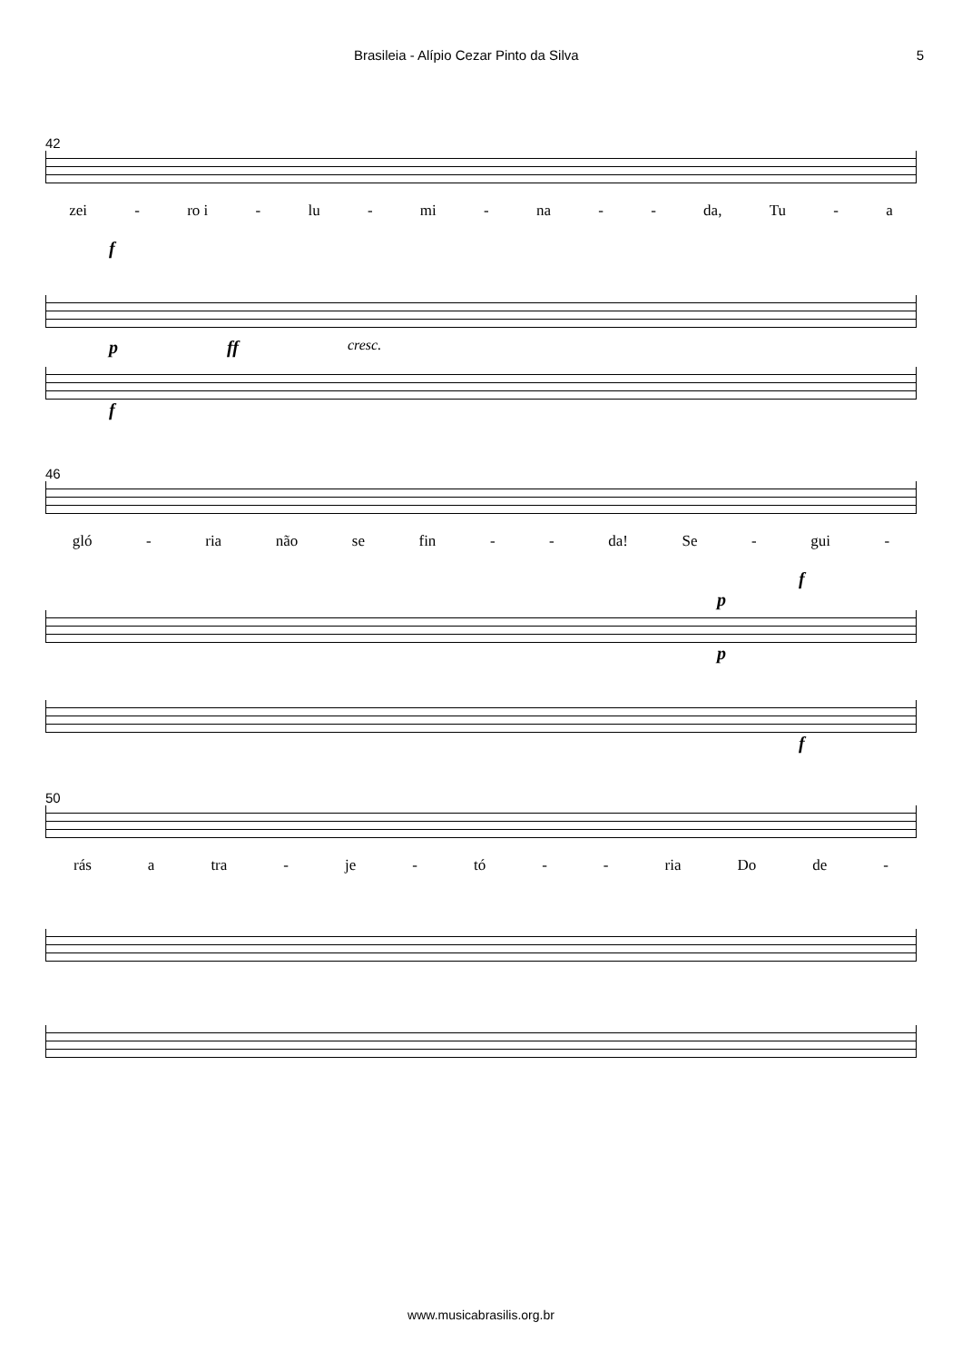Brasileia - Alípio Cezar Pinto da Silva 5
42
zei - ro i - lu - mi - na - - da, Tu - a
f
pff cresc.
f
46
gló - ria não se fin - - da! Se - gui -
f
p
p
f
50
rás a tra - je - tó - - ria Do de -
www.musicabrasilis.org.br